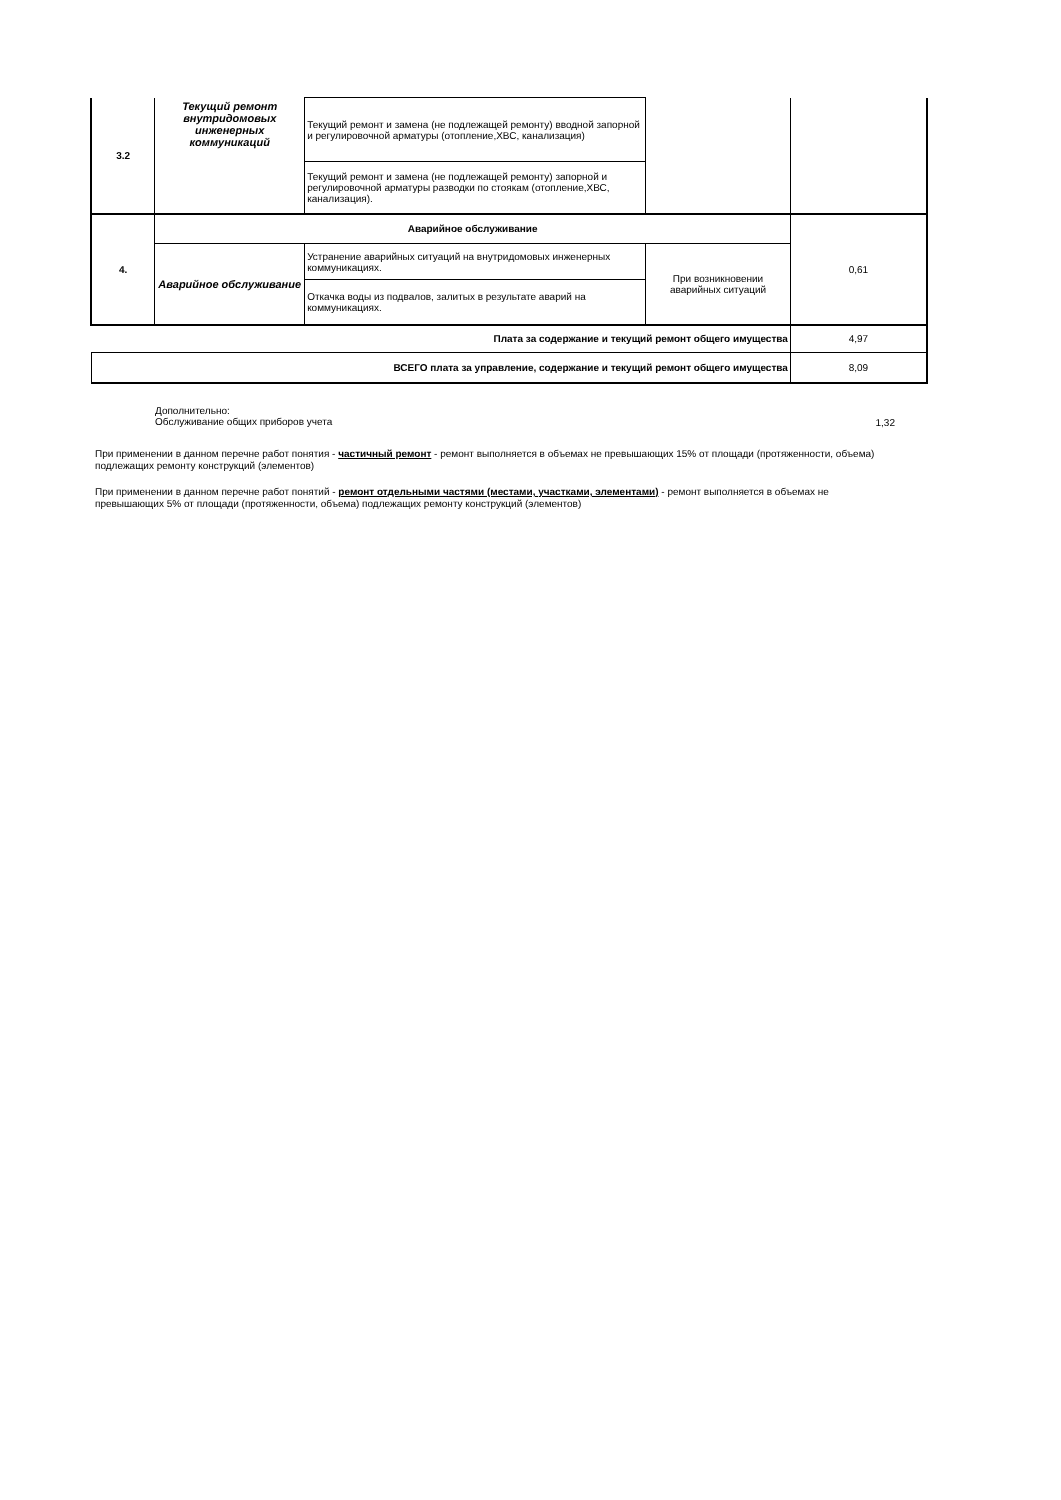| 3.2 | Текущий ремонт внутридомовых инженерных коммуникаций | Текущий ремонт и замена (не подлежащей ремонту) вводной запорной и регулировочной арматуры (отопление,ХВС, канализация) | | |
| | | Текущий ремонт и замена (не подлежащей ремонту) запорной и регулировочной арматуры разводки по стоякам (отопление,ХВС, канализация). | | |
| 4. | Аварийное обслуживание | | | 0,61 |
| | Аварийное обслуживание | Устранение аварийных ситуаций на внутридомовых инженерных коммуникациях. | При возникновении аварийных ситуаций | |
| | | Откачка воды из подвалов, залитых в результате аварий на коммуникациях. | | |
| Плата за содержание и текущий ремонт общего имущества | | | | 4,97 |
| ВСЕГО плата за управление, содержание и текущий ремонт общего имущества | | | | 8,09 |
Дополнительно:
Обслуживание общих приборов учета
1,32
При применении в данном перечне работ понятия - частичный ремонт - ремонт выполняется в объемах не превышающих 15% от площади (протяженности, объема) подлежащих ремонту конструкций (элементов)
При применении в данном перечне работ понятий - ремонт отдельными частями (местами, участками, элементами) - ремонт выполняется в объемах не превышающих 5% от площади (протяженности, объема) подлежащих ремонту конструкций (элементов)